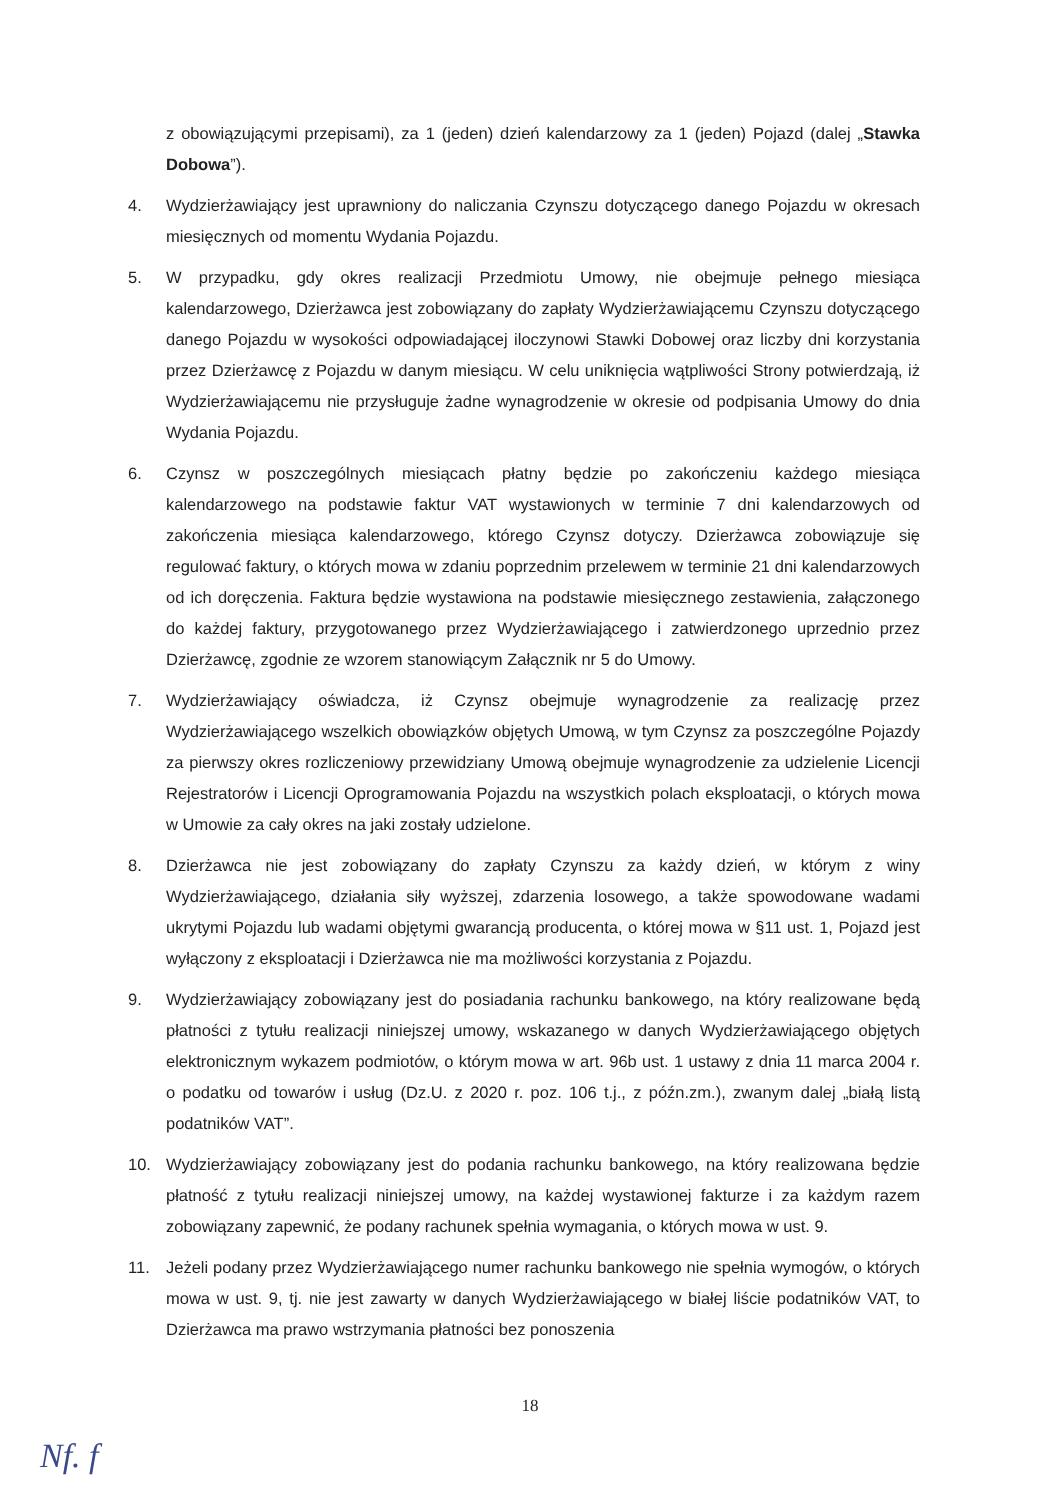z obowiązującymi przepisami), za 1 (jeden) dzień kalendarzowy za 1 (jeden) Pojazd (dalej „Stawka Dobowa”).
4. Wydzierżawiający jest uprawniony do naliczania Czynszu dotyczącego danego Pojazdu w okresach miesięcznych od momentu Wydania Pojazdu.
5. W przypadku, gdy okres realizacji Przedmiotu Umowy, nie obejmuje pełnego miesiąca kalendarzowego, Dzierżawca jest zobowiązany do zapłaty Wydzierżawiającemu Czynszu dotyczącego danego Pojazdu w wysokości odpowiadającej iloczynowi Stawki Dobowej oraz liczby dni korzystania przez Dzierżawcę z Pojazdu w danym miesiącu. W celu uniknięcia wątpliwości Strony potwierdzają, iż Wydzierżawiającemu nie przysługuje żadne wynagrodzenie w okresie od podpisania Umowy do dnia Wydania Pojazdu.
6. Czynsz w poszczególnych miesiącach płatny będzie po zakończeniu każdego miesiąca kalendarzowego na podstawie faktur VAT wystawionych w terminie 7 dni kalendarzowych od zakończenia miesiąca kalendarzowego, którego Czynsz dotyczy. Dzierżawca zobowiązuje się regulować faktury, o których mowa w zdaniu poprzednim przelewem w terminie 21 dni kalendarzowych od ich doręczenia. Faktura będzie wystawiona na podstawie miesięcznego zestawienia, załączonego do każdej faktury, przygotowanego przez Wydzierżawiającego i zatwierdzonego uprzednio przez Dzierżawcę, zgodnie ze wzorem stanowiącym Załącznik nr 5 do Umowy.
7. Wydzierżawiający oświadcza, iż Czynsz obejmuje wynagrodzenie za realizację przez Wydzierżawiającego wszelkich obowiązków objętych Umową, w tym Czynsz za poszczególne Pojazdy za pierwszy okres rozliczeniowy przewidziany Umową obejmuje wynagrodzenie za udzielenie Licencji Rejestratorów i Licencji Oprogramowania Pojazdu na wszystkich polach eksploatacji, o których mowa w Umowie za cały okres na jaki zostały udzielone.
8. Dzierżawca nie jest zobowiązany do zapłaty Czynszu za każdy dzień, w którym z winy Wydzierżawiającego, działania siły wyższej, zdarzenia losowego, a także spowodowane wadami ukrytymi Pojazdu lub wadami objętymi gwarancją producenta, o której mowa w §11 ust. 1, Pojazd jest wyłączony z eksploatacji i Dzierżawca nie ma możliwości korzystania z Pojazdu.
9. Wydzierżawiający zobowiązany jest do posiadania rachunku bankowego, na który realizowane będą płatności z tytułu realizacji niniejszej umowy, wskazanego w danych Wydzierżawiającego objętych elektronicznym wykazem podmiotów, o którym mowa w art. 96b ust. 1 ustawy z dnia 11 marca 2004 r. o podatku od towarów i usług (Dz.U. z 2020 r. poz. 106 t.j., z późn.zm.), zwanym dalej „białą listą podatników VAT”.
10. Wydzierżawiający zobowiązany jest do podania rachunku bankowego, na który realizowana będzie płatność z tytułu realizacji niniejszej umowy, na każdej wystawionej fakturze i za każdym razem zobowiązany zapewnić, że podany rachunek spełnia wymagania, o których mowa w ust. 9.
11. Jeżeli podany przez Wydzierżawiającego numer rachunku bankowego nie spełnia wymogów, o których mowa w ust. 9, tj. nie jest zawarty w danych Wydzierżawiającego w białej liście podatników VAT, to Dzierżawca ma prawo wstrzymania płatności bez ponoszenia
18
Nf. f